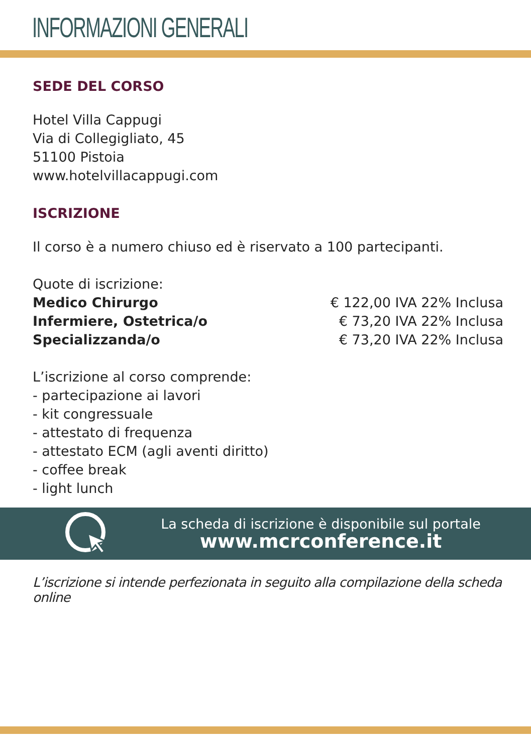INFORMAZIONI GENERALI
SEDE DEL CORSO
Hotel Villa Cappugi
Via di Collegigliato, 45
51100 Pistoia
www.hotelvillacappugi.com
ISCRIZIONE
Il corso è a numero chiuso ed è riservato a 100 partecipanti.
Quote di iscrizione:
Medico Chirurgo € 122,00 IVA 22% Inclusa
Infermiere, Ostetrica/o € 73,20 IVA 22% Inclusa
Specializzanda/o € 73,20 IVA 22% Inclusa
L’iscrizione al corso comprende:
- partecipazione ai lavori
- kit congressuale
- attestato di frequenza
- attestato ECM (agli aventi diritto)
- coffee break
- light lunch
La scheda di iscrizione è disponibile sul portale
www.mcrconference.it
L’iscrizione si intende perfezionata in seguito alla compilazione della scheda online